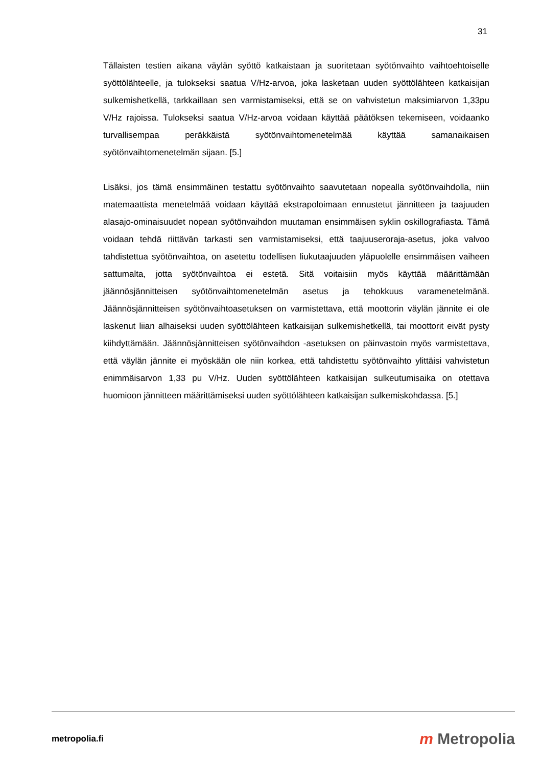31
Tällaisten testien aikana väylän syöttö katkaistaan ja suoritetaan syötönvaihto vaihtoehtoiselle syöttölähteelle, ja tulokseksi saatua V/Hz-arvoa, joka lasketaan uuden syöttölähteen katkaisijan sulkemishetkellä, tarkkaillaan sen varmistamiseksi, että se on vahvistetun maksimiarvon 1,33pu V/Hz rajoissa. Tulokseksi saatua V/Hz-arvoa voidaan käyttää päätöksen tekemiseen, voidaanko turvallisempaa peräkkäistä syötönvaihtomenetelmää käyttää samanaikaisen syötönvaihtomenetelmän sijaan. [5.]
Lisäksi, jos tämä ensimmäinen testattu syötönvaihto saavutetaan nopealla syötönvaihdolla, niin matemaattista menetelmää voidaan käyttää ekstrapoloimaan ennustetut jännitteen ja taajuuden alasajo-ominaisuudet nopean syötönvaihdon muutaman ensimmäisen syklin oskillografiasta. Tämä voidaan tehdä riittävän tarkasti sen varmistamiseksi, että taajuuseroraja-asetus, joka valvoo tahdistettua syötönvaihtoa, on asetettu todellisen liukutaajuuden yläpuolelle ensimmäisen vaiheen sattumalta, jotta syötönvaihtoa ei estetä. Sitä voitaisiin myös käyttää määrittämään jäännösjännitteisen syötönvaihtomenetelmän asetus ja tehokkuus varamenetelmänä. Jäännösjännitteisen syötönvaihtoasetuksen on varmistettava, että moottorin väylän jännite ei ole laskenut liian alhaiseksi uuden syöttölähteen katkaisijan sulkemishetkellä, tai moottorit eivät pysty kiihdyttämään. Jäännösjännitteisen syötönvaihdon -asetuksen on päinvastoin myös varmistettava, että väylän jännite ei myöskään ole niin korkea, että tahdistettu syötönvaihto ylittäisi vahvistetun enimmäisarvon 1,33 pu V/Hz. Uuden syöttölähteen katkaisijan sulkeutumisaika on otettava huomioon jännitteen määrittämiseksi uuden syöttölähteen katkaisijan sulkemiskohdassa. [5.]
metropolia.fi
m Metropolia